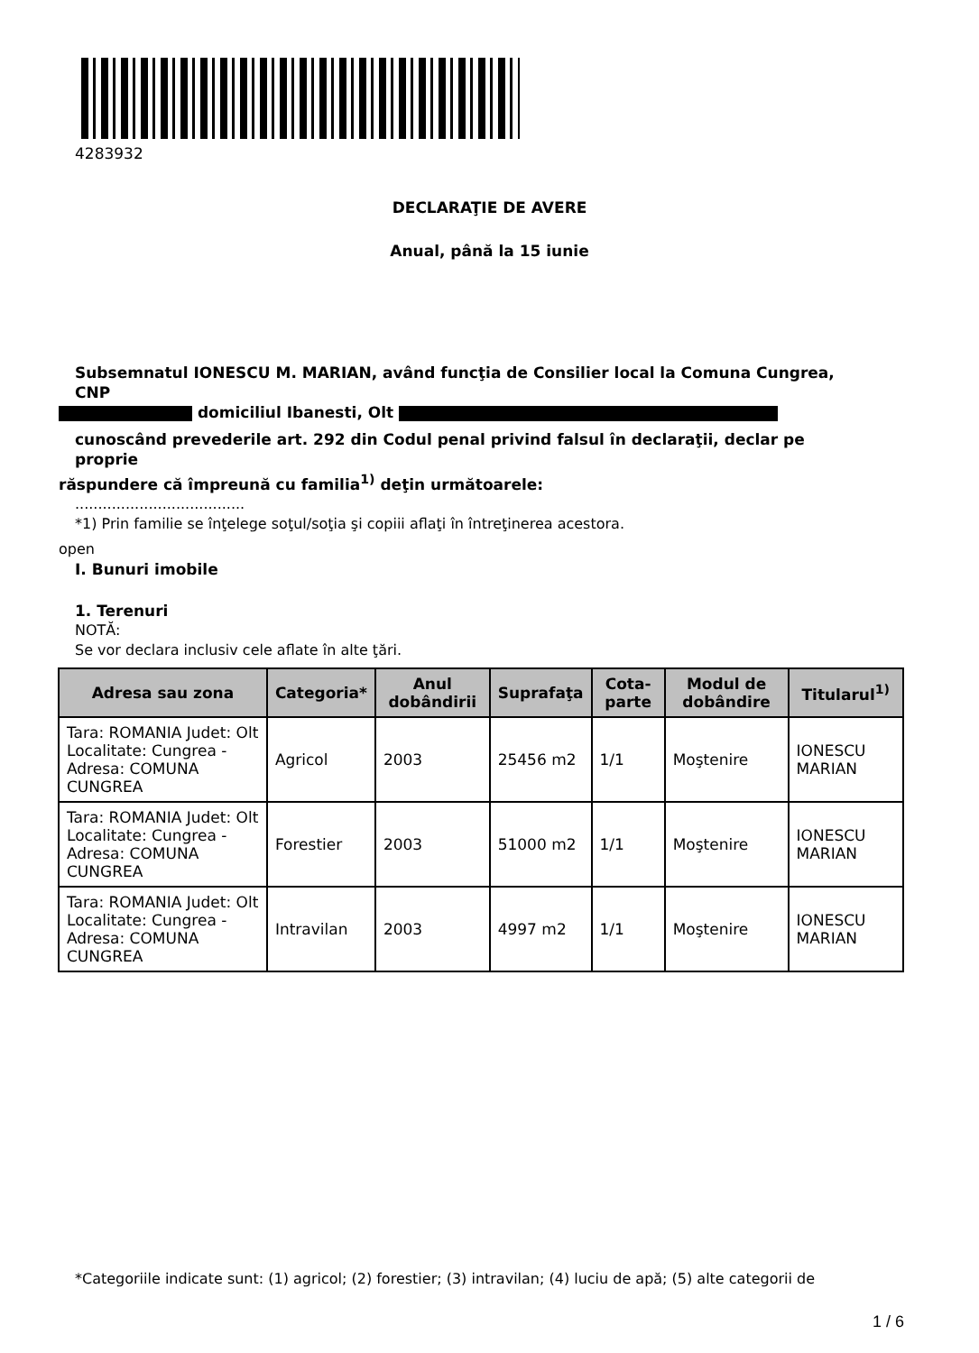4283932
DECLARAŢIE DE AVERE
Anual, până la 15 iunie
Subsemnatul IONESCU M. MARIAN, având funcţia de Consilier local la Comuna Cungrea, CNP
domiciliul Ibanesti, Olt
cunoscând prevederile art. 292 din Codul penal privind falsul în declaraţii, declar pe proprie
răspundere că împreună cu familia<sup>1)</sup> deţin următoarele:
.....................................
*1) Prin familie se înţelege soţul/soţia şi copiii aflaţi în întreţinerea acestora.
open
I. Bunuri imobile
1. Terenuri
NOTĂ:
Se vor declara inclusiv cele aflate în alte ţări.
| Adresa sau zona | Categoria* | Anul dobândirii | Suprafaţa | Cota-parte | Modul de dobândire | Titularul<sup>1)</sup> |
| --- | --- | --- | --- | --- | --- | --- |
| Tara: ROMANIA Judet: Olt Localitate: Cungrea - Adresa: COMUNA CUNGREA | Agricol | 2003 | 25456 m2 | 1/1 | Moştenire | IONESCU MARIAN |
| Tara: ROMANIA Judet: Olt Localitate: Cungrea - Adresa: COMUNA CUNGREA | Forestier | 2003 | 51000 m2 | 1/1 | Moştenire | IONESCU MARIAN |
| Tara: ROMANIA Judet: Olt Localitate: Cungrea - Adresa: COMUNA CUNGREA | Intravilan | 2003 | 4997 m2 | 1/1 | Moştenire | IONESCU MARIAN |
*Categoriile indicate sunt: (1) agricol; (2) forestier; (3) intravilan; (4) luciu de apă; (5) alte categorii de
1 / 6